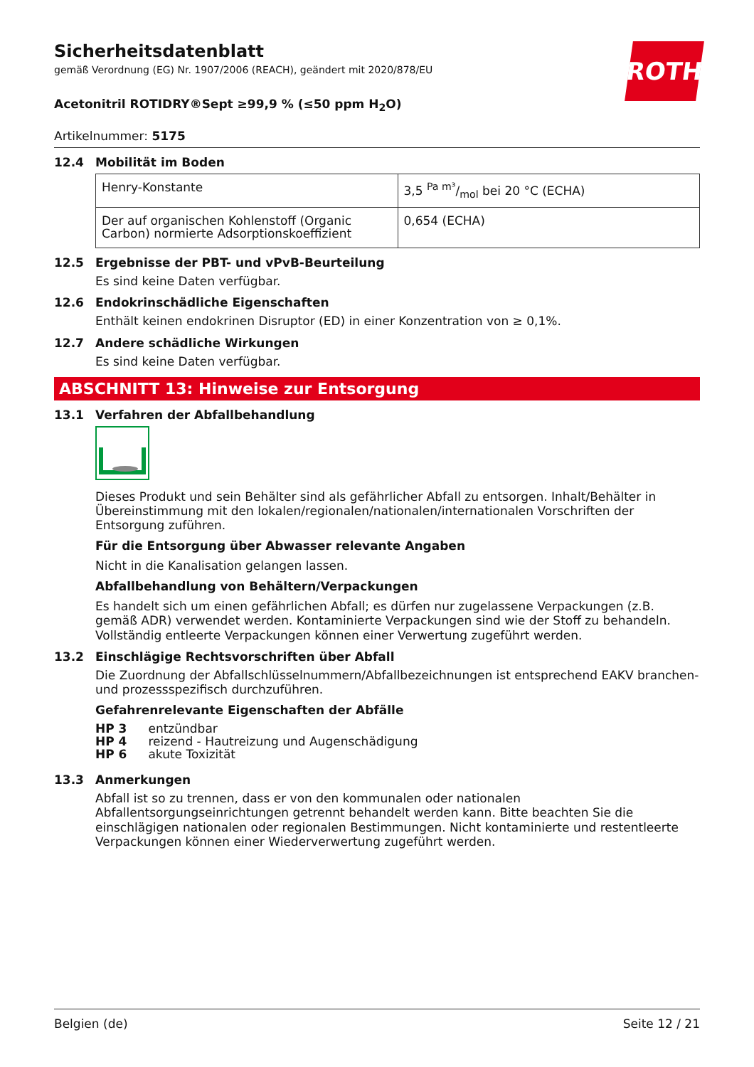ROTH
Sicherheitsdatenblatt
gemäß Verordnung (EG) Nr. 1907/2006 (REACH), geändert mit 2020/878/EU
Acetonitril ROTIDRY®Sept ≥99,9 % (≤50 ppm H<sub>2</sub>O)
Artikelnummer: 5175
12.4 Mobilität im Boden
| Henry-Konstante | 3,5 Pa m³/mol bei 20 °C (ECHA) |
| Der auf organischen Kohlenstoff (Organic Carbon) normierte Adsorptionskoeffizient | 0,654 (ECHA) |
12.5 Ergebnisse der PBT- und vPvB-Beurteilung
Es sind keine Daten verfügbar.
12.6 Endokrinschädliche Eigenschaften
Enthält keinen endokrinen Disruptor (ED) in einer Konzentration von ≥ 0,1%.
12.7 Andere schädliche Wirkungen
Es sind keine Daten verfügbar.
ABSCHNITT 13: Hinweise zur Entsorgung
13.1 Verfahren der Abfallbehandlung
Dieses Produkt und sein Behälter sind als gefährlicher Abfall zu entsorgen. Inhalt/Behälter in Übereinstimmung mit den lokalen/regionalen/nationalen/internationalen Vorschriften der Entsorgung zuführen.
Für die Entsorgung über Abwasser relevante Angaben
Nicht in die Kanalisation gelangen lassen.
Abfallbehandlung von Behältern/Verpackungen
Es handelt sich um einen gefährlichen Abfall; es dürfen nur zugelassene Verpackungen (z.B. gemäß ADR) verwendet werden. Kontaminierte Verpackungen sind wie der Stoff zu behandeln. Vollständig entleerte Verpackungen können einer Verwertung zugeführt werden.
13.2 Einschlägige Rechtsvorschriften über Abfall
Die Zuordnung der Abfallschlüsselnummern/Abfallbezeichnungen ist entsprechend EAKV branchen- und prozessspezifisch durchzuführen.
Gefahrenrelevante Eigenschaften der Abfälle
| HP 3 | entzündbar |
| HP 4 | reizend - Hautreizung und Augenschädigung |
| HP 6 | akute Toxizität |
13.3 Anmerkungen
Abfall ist so zu trennen, dass er von den kommunalen oder nationalen Abfallentsorgungseinrichtungen getrennt behandelt werden kann. Bitte beachten Sie die einschlägigen nationalen oder regionalen Bestimmungen. Nicht kontaminierte und restentleerte Verpackungen können einer Wiederverwertung zugeführt werden.
Belgien (de) Seite 12 / 21